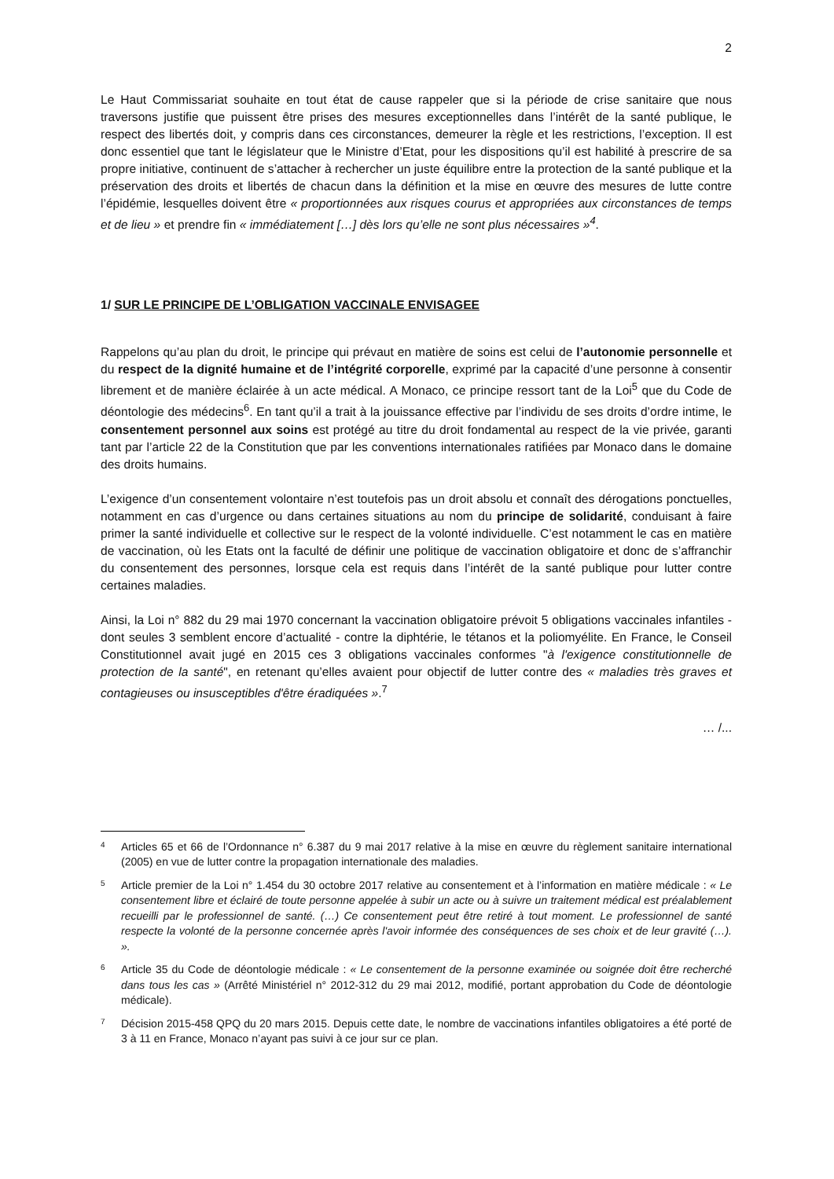2
Le Haut Commissariat souhaite en tout état de cause rappeler que si la période de crise sanitaire que nous traversons justifie que puissent être prises des mesures exceptionnelles dans l’intérêt de la santé publique, le respect des libertés doit, y compris dans ces circonstances, demeurer la règle et les restrictions, l’exception. Il est donc essentiel que tant le législateur que le Ministre d’Etat, pour les dispositions qu’il est habilité à prescrire de sa propre initiative, continuent de s’attacher à rechercher un juste équilibre entre la protection de la santé publique et la préservation des droits et libertés de chacun dans la définition et la mise en œuvre des mesures de lutte contre l’épidémie, lesquelles doivent être « proportionnées aux risques courus et appropriées aux circonstances de temps et de lieu » et prendre fin « immédiatement […] dès lors qu’elle ne sont plus nécessaires »<sup>4</sup>.
1/ SUR LE PRINCIPE DE L’OBLIGATION VACCINALE ENVISAGEE
Rappelons qu’au plan du droit, le principe qui prévaut en matière de soins est celui de l’autonomie personnelle et du respect de la dignité humaine et de l’intégrité corporelle, exprimé par la capacité d’une personne à consentir librement et de manière éclairée à un acte médical. A Monaco, ce principe ressort tant de la Loi<sup>5</sup> que du Code de déontologie des médecins<sup>6</sup>. En tant qu’il a trait à la jouissance effective par l’individu de ses droits d’ordre intime, le consentement personnel aux soins est protégé au titre du droit fondamental au respect de la vie privée, garanti tant par l’article 22 de la Constitution que par les conventions internationales ratifiées par Monaco dans le domaine des droits humains.
L’exigence d’un consentement volontaire n’est toutefois pas un droit absolu et connaît des dérogations ponctuelles, notamment en cas d’urgence ou dans certaines situations au nom du principe de solidarité, conduisant à faire primer la santé individuelle et collective sur le respect de la volonté individuelle. C’est notamment le cas en matière de vaccination, où les Etats ont la faculté de définir une politique de vaccination obligatoire et donc de s’affranchir du consentement des personnes, lorsque cela est requis dans l’intérêt de la santé publique pour lutter contre certaines maladies.
Ainsi, la Loi n° 882 du 29 mai 1970 concernant la vaccination obligatoire prévoit 5 obligations vaccinales infantiles - dont seules 3 semblent encore d’actualité - contre la diphtérie, le tétanos et la poliomyélite. En France, le Conseil Constitutionnel avait jugé en 2015 ces 3 obligations vaccinales conformes "à l'exigence constitutionnelle de protection de la santé", en retenant qu’elles avaient pour objectif de lutter contre des « maladies très graves et contagieuses ou insusceptibles d'être éradiquées ».<sup>7</sup>
… /...
4
Articles 65 et 66 de l’Ordonnance n° 6.387 du 9 mai 2017 relative à la mise en œuvre du règlement sanitaire international (2005) en vue de lutter contre la propagation internationale des maladies.
5
Article premier de la Loi n° 1.454 du 30 octobre 2017 relative au consentement et à l’information en matière médicale : « Le consentement libre et éclairé de toute personne appelée à subir un acte ou à suivre un traitement médical est préalablement recueilli par le professionnel de santé. (…) Ce consentement peut être retiré à tout moment. Le professionnel de santé respecte la volonté de la personne concernée après l'avoir informée des conséquences de ses choix et de leur gravité (…). ».
6
Article 35 du Code de déontologie médicale : « Le consentement de la personne examinée ou soignée doit être recherché dans tous les cas » (Arrêté Ministériel n° 2012-312 du 29 mai 2012, modifié, portant approbation du Code de déontologie médicale).
7
Décision 2015-458 QPQ du 20 mars 2015. Depuis cette date, le nombre de vaccinations infantiles obligatoires a été porté de 3 à 11 en France, Monaco n’ayant pas suivi à ce jour sur ce plan.